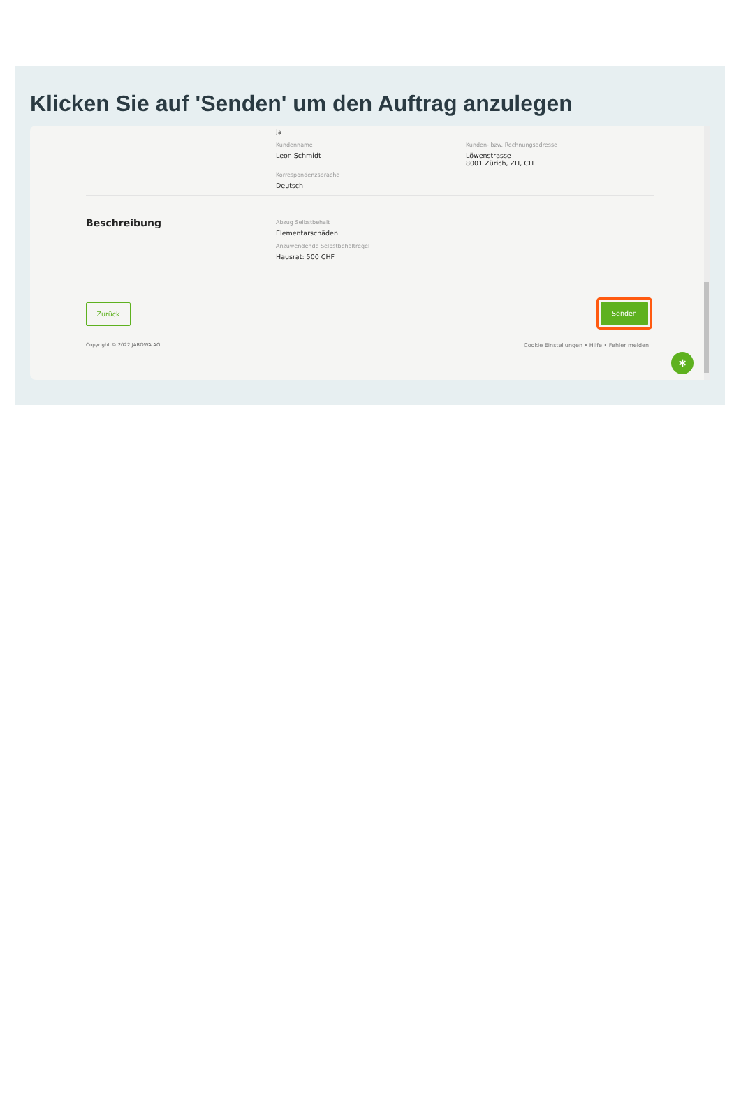Klicken Sie auf 'Senden' um den Auftrag anzulegen
Ja
Kundenname
Leon Schmidt
Kunden- bzw. Rechnungsadresse
Löwenstrasse
8001 Zürich, ZH, CH
Korrespondenzsprache
Deutsch
Beschreibung
Abzug Selbstbehalt
Elementarschäden
Anzuwendende Selbstbehaltregel
Hausrat: 500 CHF
Zurück Senden
Copyright © 2022 JAROWA AG
Cookie Einstellungen • Hilfe • Fehler melden
✱